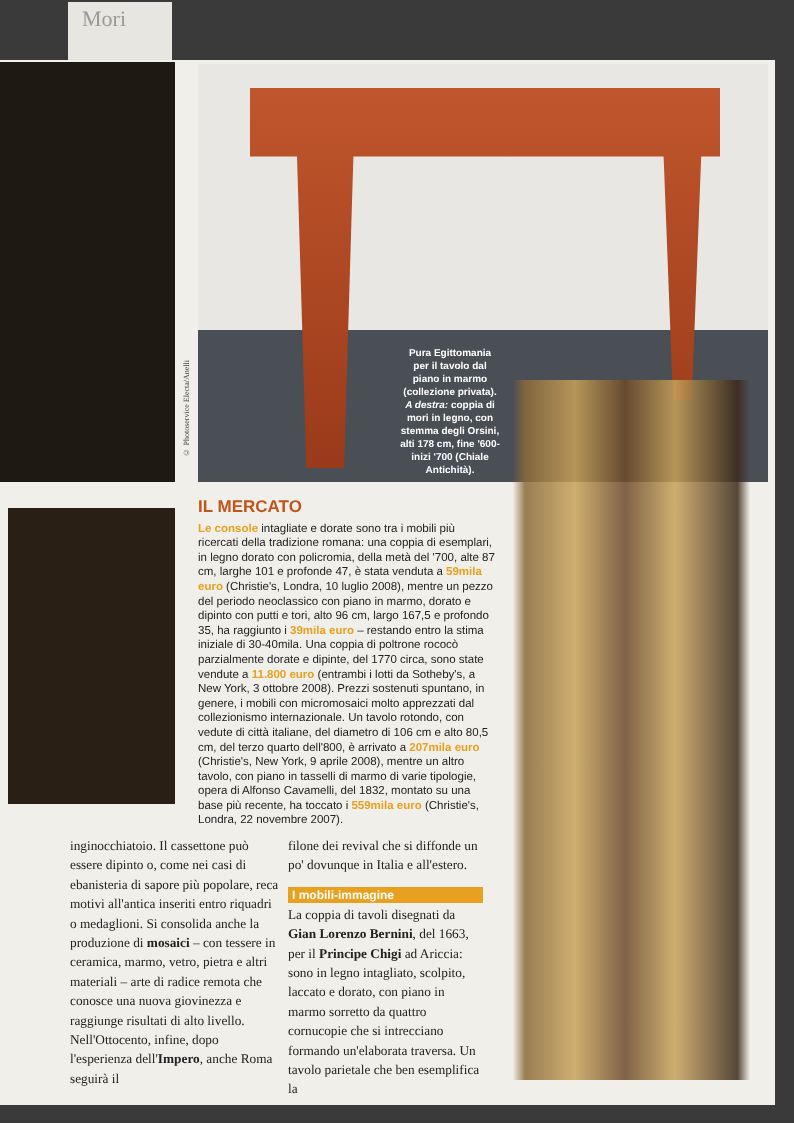Mori
© Photoservice Electa/Anelli
Pura Egittomania per il tavolo dal piano in marmo (collezione privata). A destra: coppia di mori in legno, con stemma degli Orsini, alti 178 cm, fine '600-inizi '700 (Chiale Antichità).
IL MERCATO
Le console intagliate e dorate sono tra i mobili più ricercati della tradizione romana: una coppia di esemplari, in legno dorato con policromia, della metà del '700, alte 87 cm, larghe 101 e profonde 47, è stata venduta a 59mila euro (Christie's, Londra, 10 luglio 2008), mentre un pezzo del periodo neoclassico con piano in marmo, dorato e dipinto con putti e tori, alto 96 cm, largo 167,5 e profondo 35, ha raggiunto i 39mila euro – restando entro la stima iniziale di 30-40mila. Una coppia di poltrone rococò parzialmente dorate e dipinte, del 1770 circa, sono state vendute a 11.800 euro (entrambi i lotti da Sotheby's, a New York, 3 ottobre 2008). Prezzi sostenuti spuntano, in genere, i mobili con micromosaici molto apprezzati dal collezionismo internazionale. Un tavolo rotondo, con vedute di città italiane, del diametro di 106 cm e alto 80,5 cm, del terzo quarto dell'800, è arrivato a 207mila euro (Christie's, New York, 9 aprile 2008), mentre un altro tavolo, con piano in tasselli di marmo di varie tipologie, opera di Alfonso Cavamelli, del 1832, montato su una base più recente, ha toccato i 559mila euro (Christie's, Londra, 22 novembre 2007).
inginocchiatoio. Il cassettone può essere dipinto o, come nei casi di ebanisteria di sapore più popolare, reca motivi all'antica inseriti entro riquadri o medaglioni. Si consolida anche la produzione di mosaici – con tessere in ceramica, marmo, vetro, pietra e altri materiali – arte di radice remota che conosce una nuova giovinezza e raggiunge risultati di alto livello. Nell'Ottocento, infine, dopo l'esperienza dell'Impero, anche Roma seguirà il
filone dei revival che si diffonde un po' dovunque in Italia e all'estero.
I mobili-immagine
La coppia di tavoli disegnati da Gian Lorenzo Bernini, del 1663, per il Principe Chigi ad Ariccia: sono in legno intagliato, scolpito, laccato e dorato, con piano in marmo sorretto da quattro cornucopie che si intrecciano formando un'elaborata traversa. Un tavolo parietale che ben esemplifica la